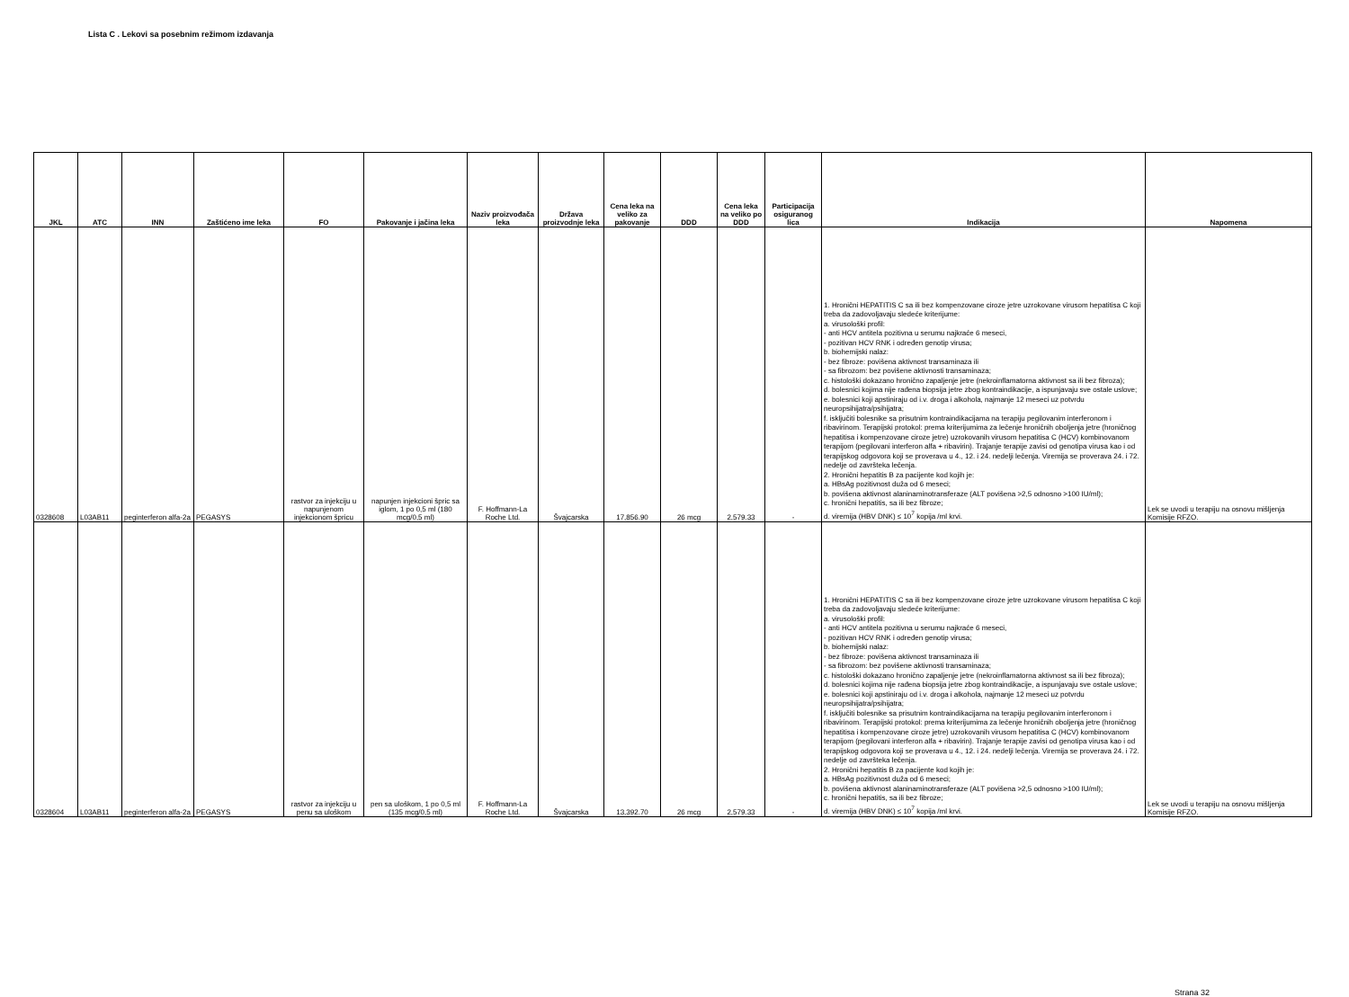Lista C . Lekovi sa posebnim režimom izdavanja
| JKL | ATC | INN | Zaštićeno ime leka | FO | Pakovanje i jačina leka | Naziv proizvođača leka | Država proizvodnje leka | Cena leka na veliko za pakovanje | DDD | Cena leka na veliko po DDD | Participacija osiguranog lica | Indikacija | Napomena |
| --- | --- | --- | --- | --- | --- | --- | --- | --- | --- | --- | --- | --- | --- |
| 0328608 | L03AB11 | peginterferon alfa-2a | PEGASYS | rastvor za injekciju u napunjenom injekcionom špricu | napunjen injekcioni špric sa iglom, 1 po 0,5 ml (180 mcg/0,5 ml) | F. Hoffmann-La Roche Ltd. | Švajcarska | 17,856.90 | 26 mcg | 2,579.33 | - | 1. Hronični HEPATITIS C sa ili bez kompenzovane ciroze jetre uzrokovane virusom hepatitisa C koji treba da zadovoljavaju sledeće kriterijume: a. virusološki profil: - anti HCV antitela pozitivna u serumu najkraće 6 meseci, - pozitivan HCV RNK i određen genotip virusa; b. biohemijski nalaz: - bez fibroze: povišena aktivnost transaminaza ili - sa fibrozom: bez povišene aktivnosti transaminaza; c. histološki dokazano hronično zapaljenje jetre (nekroinflamatorna aktivnost sa ili bez fibroza); d. bolesnici kojima nije rađena biopsija jetre zbog kontraindikacije, a ispunjavaju sve ostale uslove; e. bolesnici koji apstiniraju od i.v. droga i alkohola, najmanje 12 meseci uz potvrdu neuropsihijatra/psihijatra; f. isključiti bolesnike sa prisutnim kontraindikacijama na terapiju pegilovanim interferonom i ribavirinom. Terapijski protokol: prema kriterijumima za lečenje hroničnih oboljenja jetre (hroničnog hepatitisa i kompenzovane ciroze jetre) uzrokovanih virusom hepatitisa C (HCV) kombinovanom terapijom (pegilovani interferon alfa + ribavirin). Trajanje terapije zavisi od genotipa virusa kao i od terapijskog odgovora koji se proverava u 4., 12. i 24. nedelji lečenja. Viremija se proverava 24. i 72. nedelje od završteka lečenja. 2. Hronični hepatitis B za pacijente kod kojih je: a. HBsAg pozitivnost duža od 6 meseci; b. povišena aktivnost alaninaminotransferaze (ALT povišena >2,5 odnosno >100 IU/ml); c. hronični hepatitis, sa ili bez fibroze; d. viremija (HBV DNK) ≤ 10<sup>7</sup> kopija /ml krvi. | Lek se uvodi u terapiju na osnovu mišljenja Komisije RFZO. |
| 0328604 | L03AB11 | peginterferon alfa-2a | PEGASYS | rastvor za injekciju u penu sa uloškom | pen sa uloškom, 1 po 0,5 ml (135 mcg/0,5 ml) | F. Hoffmann-La Roche Ltd. | Švajcarska | 13,392.70 | 26 mcg | 2,579.33 | - | 1. Hronični HEPATITIS C sa ili bez kompenzovane ciroze jetre uzrokovane virusom hepatitisa C koji treba da zadovoljavaju sledeće kriterijume: a. virusološki profil: - anti HCV antitela pozitivna u serumu najkraće 6 meseci, - pozitivan HCV RNK i određen genotip virusa; b. biohemijski nalaz: - bez fibroze: povišena aktivnost transaminaza ili - sa fibrozom: bez povišene aktivnosti transaminaza; c. histološki dokazano hronično zapaljenje jetre (nekroinflamatorna aktivnost sa ili bez fibroza); d. bolesnici kojima nije rađena biopsija jetre zbog kontraindikacije, a ispunjavaju sve ostale uslove; e. bolesnici koji apstiniraju od i.v. droga i alkohola, najmanje 12 meseci uz potvrdu neuropsihijatra/psihijatra; f. isključiti bolesnike sa prisutnim kontraindikacijama na terapiju pegilovanim interferonom i ribavirinom. Terapijski protokol: prema kriterijumima za lečenje hroničnih oboljenja jetre (hroničnog hepatitisa i kompenzovane ciroze jetre) uzrokovanih virusom hepatitisa C (HCV) kombinovanom terapijom (pegilovani interferon alfa + ribavirin). Trajanje terapije zavisi od genotipa virusa kao i od terapijskog odgovora koji se proverava u 4., 12. i 24. nedelji lečenja. Viremija se proverava 24. i 72. nedelje od završteka lečenja. 2. Hronični hepatitis B za pacijente kod kojih je: a. HBsAg pozitivnost duža od 6 meseci; b. povišena aktivnost alaninaminotransferaze (ALT povišena >2,5 odnosno >100 IU/ml); c. hronični hepatitis, sa ili bez fibroze; d. viremija (HBV DNK) ≤ 10<sup>7</sup> kopija /ml krvi. | Lek se uvodi u terapiju na osnovu mišljenja Komisije RFZO. |
Strana 32